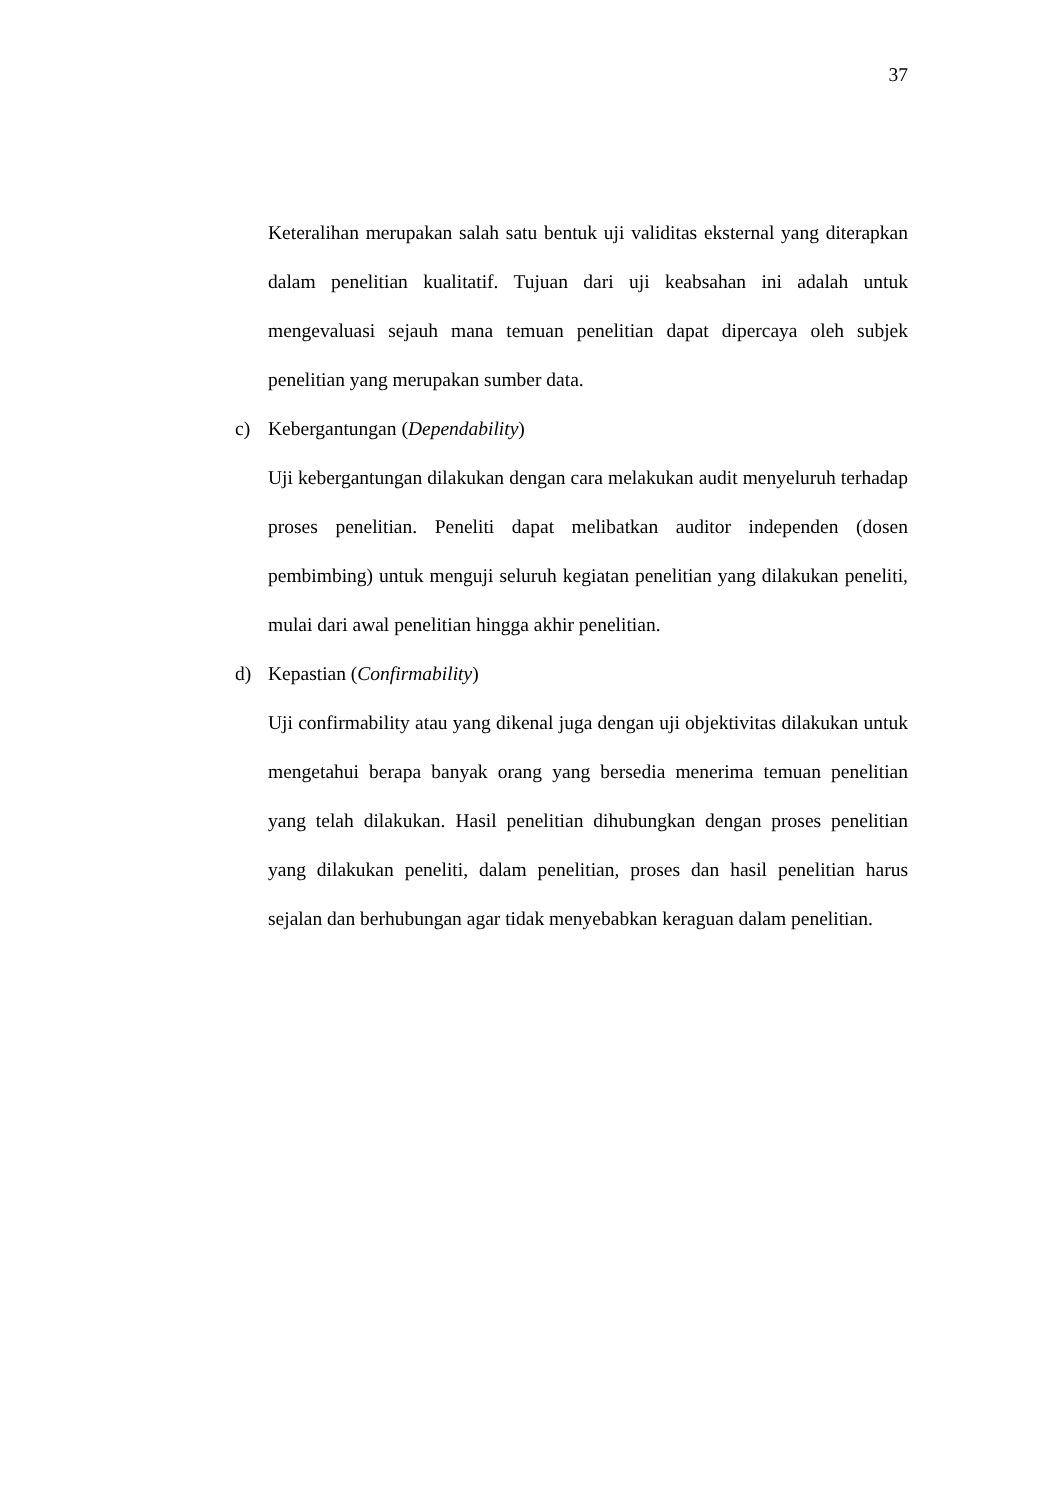37
Keteralihan merupakan salah satu bentuk uji validitas eksternal yang diterapkan dalam penelitian kualitatif. Tujuan dari uji keabsahan ini adalah untuk mengevaluasi sejauh mana temuan penelitian dapat dipercaya oleh subjek penelitian yang merupakan sumber data.
c) Kebergantungan (Dependability)
Uji kebergantungan dilakukan dengan cara melakukan audit menyeluruh terhadap proses penelitian. Peneliti dapat melibatkan auditor independen (dosen pembimbing) untuk menguji seluruh kegiatan penelitian yang dilakukan peneliti, mulai dari awal penelitian hingga akhir penelitian.
d) Kepastian (Confirmability)
Uji confirmability atau yang dikenal juga dengan uji objektivitas dilakukan untuk mengetahui berapa banyak orang yang bersedia menerima temuan penelitian yang telah dilakukan. Hasil penelitian dihubungkan dengan proses penelitian yang dilakukan peneliti, dalam penelitian, proses dan hasil penelitian harus sejalan dan berhubungan agar tidak menyebabkan keraguan dalam penelitian.